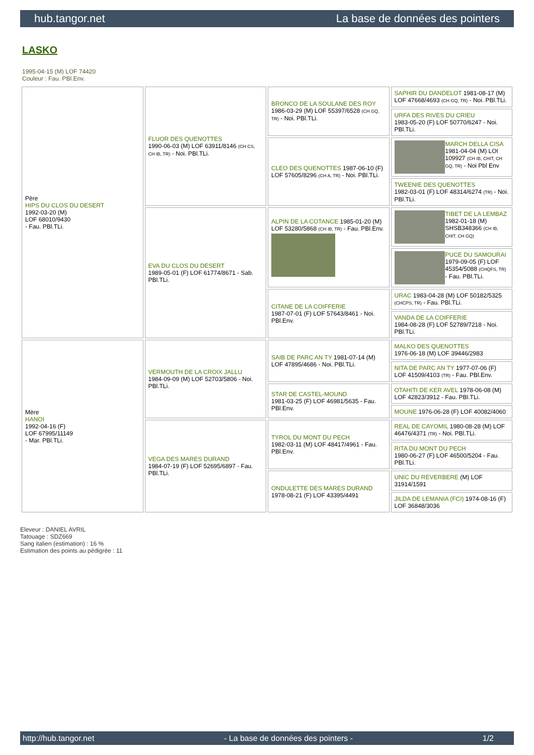hub.tangor.net La base de données des pointers
LASKO
1995-04-15 (M) LOF 74420
Couleur : Fau. PBl.Env.
| Père HIPS DU CLOS DU DESERT 1992-03-20 (M) LOF 68010/9430 - Fau. PBl.TLi. | FLUOR DES QUENOTTES 1990-06-03 (M) LOF 63911/8146 (CH CS, CH IB, TR) - Noi. PBl.TLi. | BRONCO DE LA SOULANE DES ROY 1986-03-29 (M) LOF 55397/6528 (CH GQ, TR) - Noi. PBl.TLi. | SAPHIR DU DANDELOT 1981-08-17 (M) LOF 47668/4693 (CH GQ, TR) - Noi. PBl.TLi. |
| | | | URFA DES RIVES DU CRIEU 1983-05-20 (F) LOF 50770/6247 - Noi. PBl.TLi. |
| | | CLEO DES QUENOTTES 1987-06-10 (F) LOF 57605/8296 (CH A, TR) - Noi. PBl.TLi. | MARCH DELLA CISA 1981-04-04 (M) LOI 109927 (CH IB, CHIT, CH GQ, TR) - Noi Pbl Env |
| | | | TWEENIE DES QUENOTTES 1982-03-01 (F) LOF 48314/6274 (TR) - Noi. PBl.TLi. |
| | EVA DU CLOS DU DESERT 1989-05-01 (F) LOF 61774/8671 - Sab. PBl.TLi. | ALPIN DE LA COTANCE 1985-01-20 (M) LOF 53280/5868 (CH IB, TR) - Fau. PBl.Env. | TIBET DE LA LEMBAZ 1982-01-18 (M) SHSB348366 (CH IB, CHIT, CH GQ) |
| | | | PUCE DU SAMOURAI 1979-09-05 (F) LOF 45354/5088 (CHQFS, TR) - Fau. PBl.TLi. |
| | | CITANE DE LA COIFFERIE 1987-07-01 (F) LOF 57643/8461 - Noi. PBl.Env. | URAC 1983-04-28 (M) LOF 50182/5325 (CHCPS, TR) - Fau. PBl.TLi. |
| | | | VANDA DE LA COIFFERIE 1984-08-28 (F) LOF 52789/7218 - Noi. PBl.TLi. |
| Mère HANOI 1992-04-16 (F) LOF 67995/11149 - Mar. PBl.TLi. | VERMOUTH DE LA CROIX JALLU 1984-09-09 (M) LOF 52703/5806 - Noi. PBl.TLi. | SAIB DE PARC AN TY 1981-07-14 (M) LOF 47895/4686 - Noi. PBl.TLi. | MALKO DES QUENOTTES 1976-06-18 (M) LOF 39446/2983 |
| | | | NITA DE PARC AN TY 1977-07-06 (F) LOF 41509/4103 (TR) - Fau. PBl.Env. |
| | | STAR DE CASTEL-MOUND 1981-03-25 (F) LOF 46981/5635 - Fau. PBl.Env. | OTAHITI DE KER AVEL 1978-06-08 (M) LOF 42823/3912 - Fau. PBl.TLi. |
| | | | MOUNE 1976-06-28 (F) LOF 40082/4060 |
| | VEGA DES MARES DURAND 1984-07-19 (F) LOF 52695/6897 - Fau. PBl.TLi. | TYROL DU MONT DU PECH 1982-03-11 (M) LOF 48417/4961 - Fau. PBl.Env. | REAL DE CAYOMIL 1980-08-28 (M) LOF 46476/4371 (TR) - Noi. PBl.TLi. |
| | | | RITA DU MONT DU PECH 1980-06-27 (F) LOF 46500/5204 - Fau. PBl.TLi. |
| | | ONDULETTE DES MARES DURAND 1978-08-21 (F) LOF 43395/4491 | UNIC DU REVERBERE (M) LOF 31914/1591 |
| | | | JILDA DE LEMANIA (FCI) 1974-08-16 (F) LOF 36848/3036 |
Eleveur : DANIEL AVRIL
Tatouage : SDZ669
Sang italien (estimation) : 16 %
Estimation des points au pédigrée : 11
http://hub.tangor.net - La base de données des pointers - 1/2